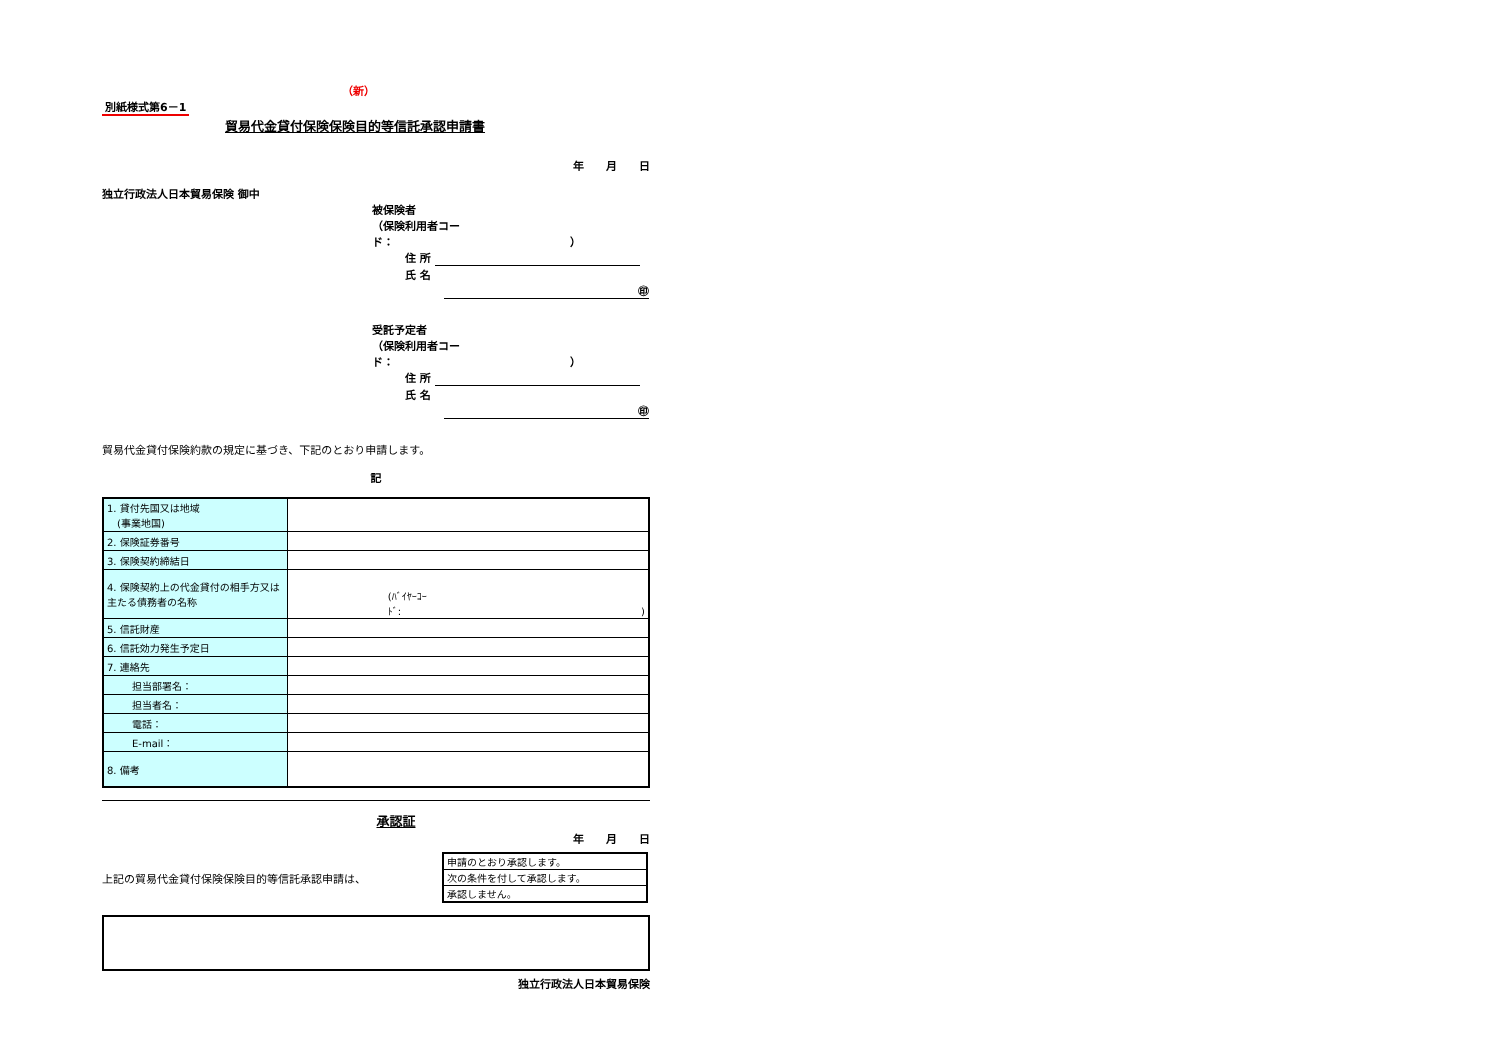（新）
別紙様式第6－1
貿易代金貸付保険保険目的等信託承認申請書
年　　月　　日
独立行政法人日本貿易保険 御中
被保険者
（保険利用者コード：　　　　　　　　　　　　　　　　）
　　　住 所
　　　氏 名
㊞
受託予定者
（保険利用者コード：　　　　　　　　　　　　　　　　）
　　　住 所
　　　氏 名
㊞
貿易代金貸付保険約款の規定に基づき、下記のとおり申請します。
記
| 1. 貸付先国又は地域 (事業地国) | |
| 2. 保険証券番号 | |
| 3. 保険契約締結日 | |
| 4. 保険契約上の代金貸付の相手方又は主たる債務者の名称 | (ﾊﾞｲﾔｰｺｰﾄﾞ: ) |
| 5. 信託財産 | |
| 6. 信託効力発生予定日 | |
| 7. 連絡先 | |
| 担当部署名： | |
| 担当者名： | |
| 電話： | |
| E-mail： | |
| 8. 備考 | |
承認証
年　　月　　日
上記の貿易代金貸付保険保険目的等信託承認申請は、
| 申請のとおり承認します。 |
| 次の条件を付して承認します。 |
| 承認しません。 |
独立行政法人日本貿易保険